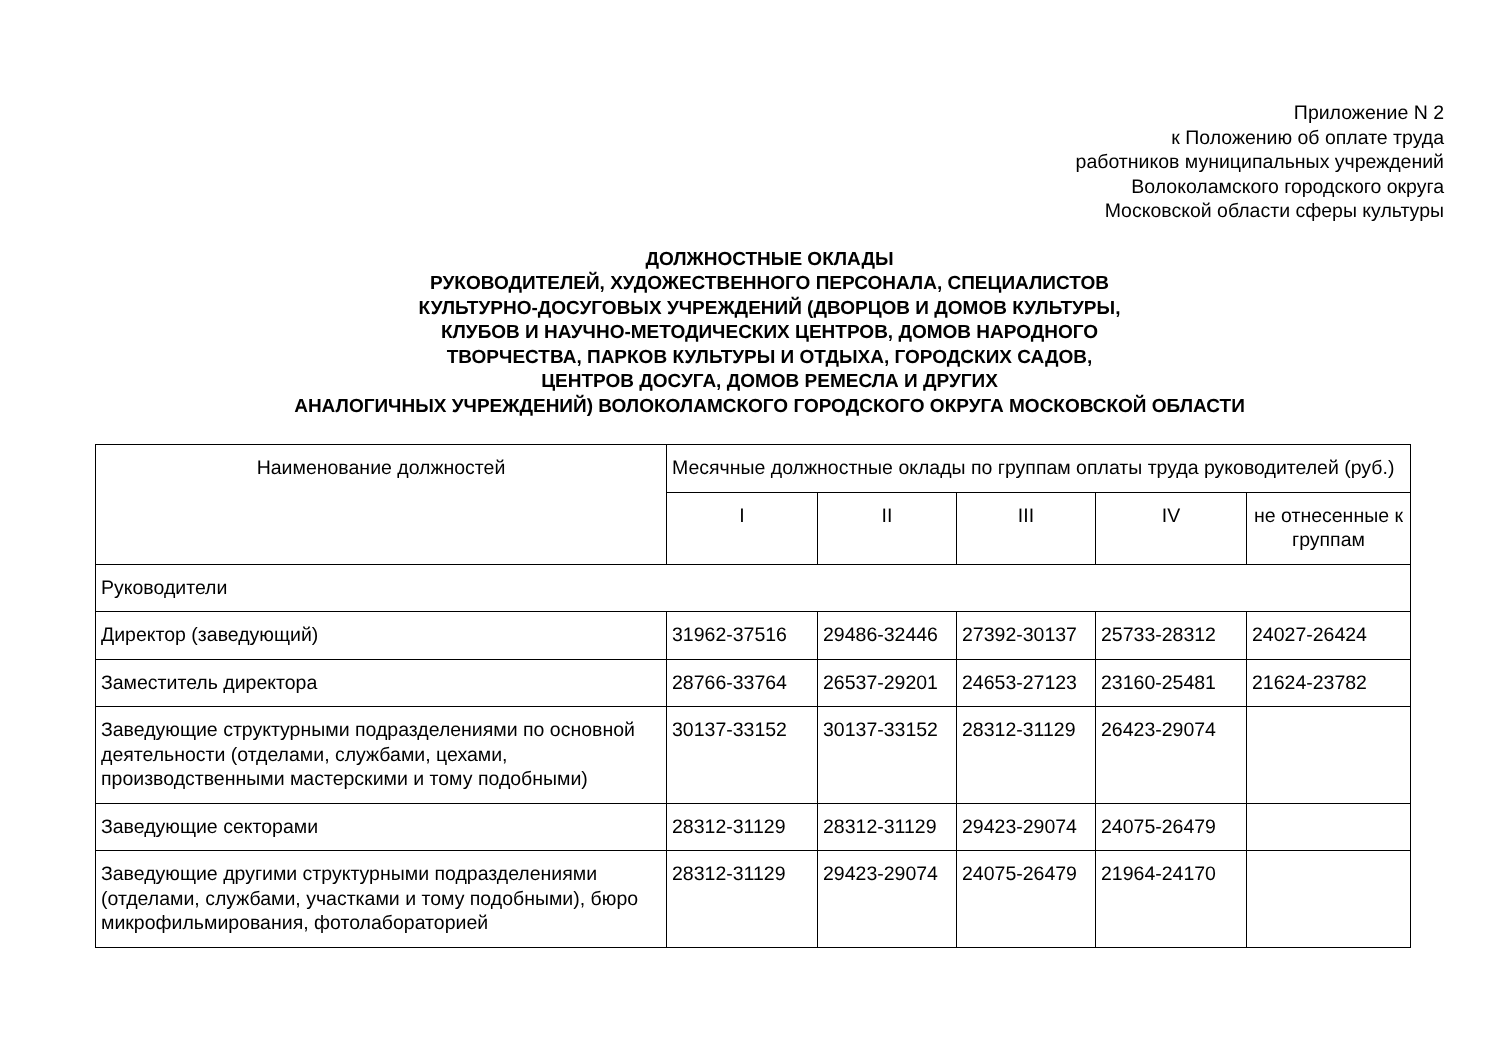Приложение N 2
к Положению об оплате труда
работников муниципальных учреждений
Волоколамского городского округа
Московской области сферы культуры
ДОЛЖНОСТНЫЕ ОКЛАДЫ
РУКОВОДИТЕЛЕЙ, ХУДОЖЕСТВЕННОГО ПЕРСОНАЛА, СПЕЦИАЛИСТОВ
КУЛЬТУРНО-ДОСУГОВЫХ УЧРЕЖДЕНИЙ (ДВОРЦОВ И ДОМОВ КУЛЬТУРЫ,
КЛУБОВ И НАУЧНО-МЕТОДИЧЕСКИХ ЦЕНТРОВ, ДОМОВ НАРОДНОГО
ТВОРЧЕСТВА, ПАРКОВ КУЛЬТУРЫ И ОТДЫХА, ГОРОДСКИХ САДОВ,
ЦЕНТРОВ ДОСУГА, ДОМОВ РЕМЕСЛА И ДРУГИХ
АНАЛОГИЧНЫХ УЧРЕЖДЕНИЙ) ВОЛОКОЛАМСКОГО ГОРОДСКОГО ОКРУГА МОСКОВСКОЙ ОБЛАСТИ
| Наименование должностей | Месячные должностные оклады по группам оплаты труда руководителей (руб.) | | | | |
| --- | --- | --- | --- | --- | --- |
| | I | II | III | IV | не отнесенные к группам |
| Руководители | | | | | |
| Директор (заведующий) | 31962-37516 | 29486-32446 | 27392-30137 | 25733-28312 | 24027-26424 |
| Заместитель директора | 28766-33764 | 26537-29201 | 24653-27123 | 23160-25481 | 21624-23782 |
| Заведующие структурными подразделениями по основной деятельности (отделами, службами, цехами, производственными мастерскими и тому подобными) | 30137-33152 | 30137-33152 | 28312-31129 | 26423-29074 | |
| Заведующие секторами | 28312-31129 | 28312-31129 | 29423-29074 | 24075-26479 | |
| Заведующие другими структурными подразделениями (отделами, службами, участками и тому подобными), бюро микрофильмирования, фотолабораторией | 28312-31129 | 29423-29074 | 24075-26479 | 21964-24170 | |